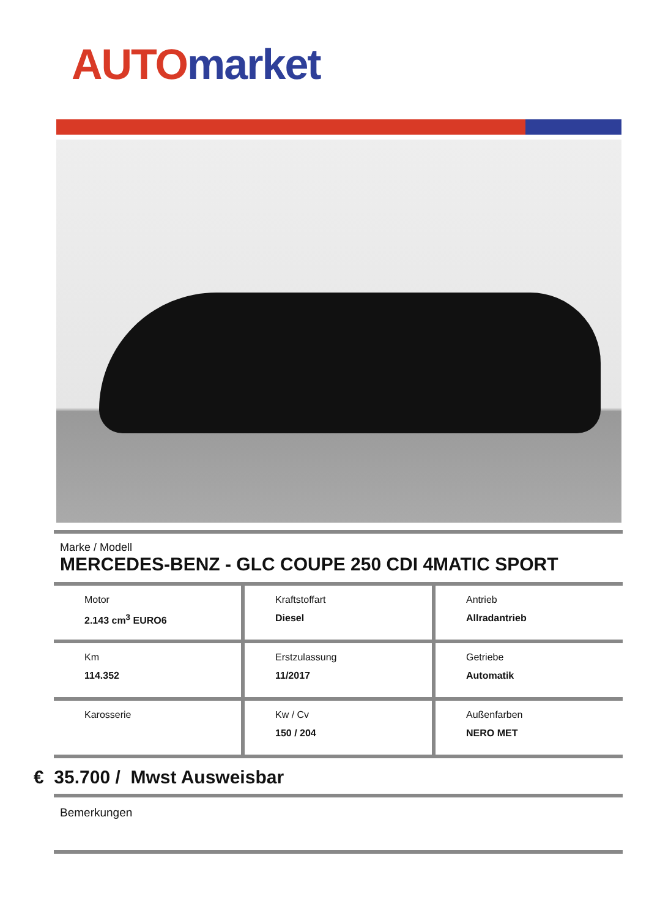AUTO market
Marke / Modell
MERCEDES-BENZ - GLC COUPE 250 CDI 4MATIC SPORT
Motor
2.143 cm<sup>3</sup> EURO6
Kraftstoffart
Diesel
Antrieb
Allradantrieb
Km
114.352
Erstzulassung
11/2017
Getriebe
Automatik
Karosserie Kw / Cv
150 / 204
Außenfarben
NERO MET
€ 35.700 / Mwst Ausweisbar
Bemerkungen